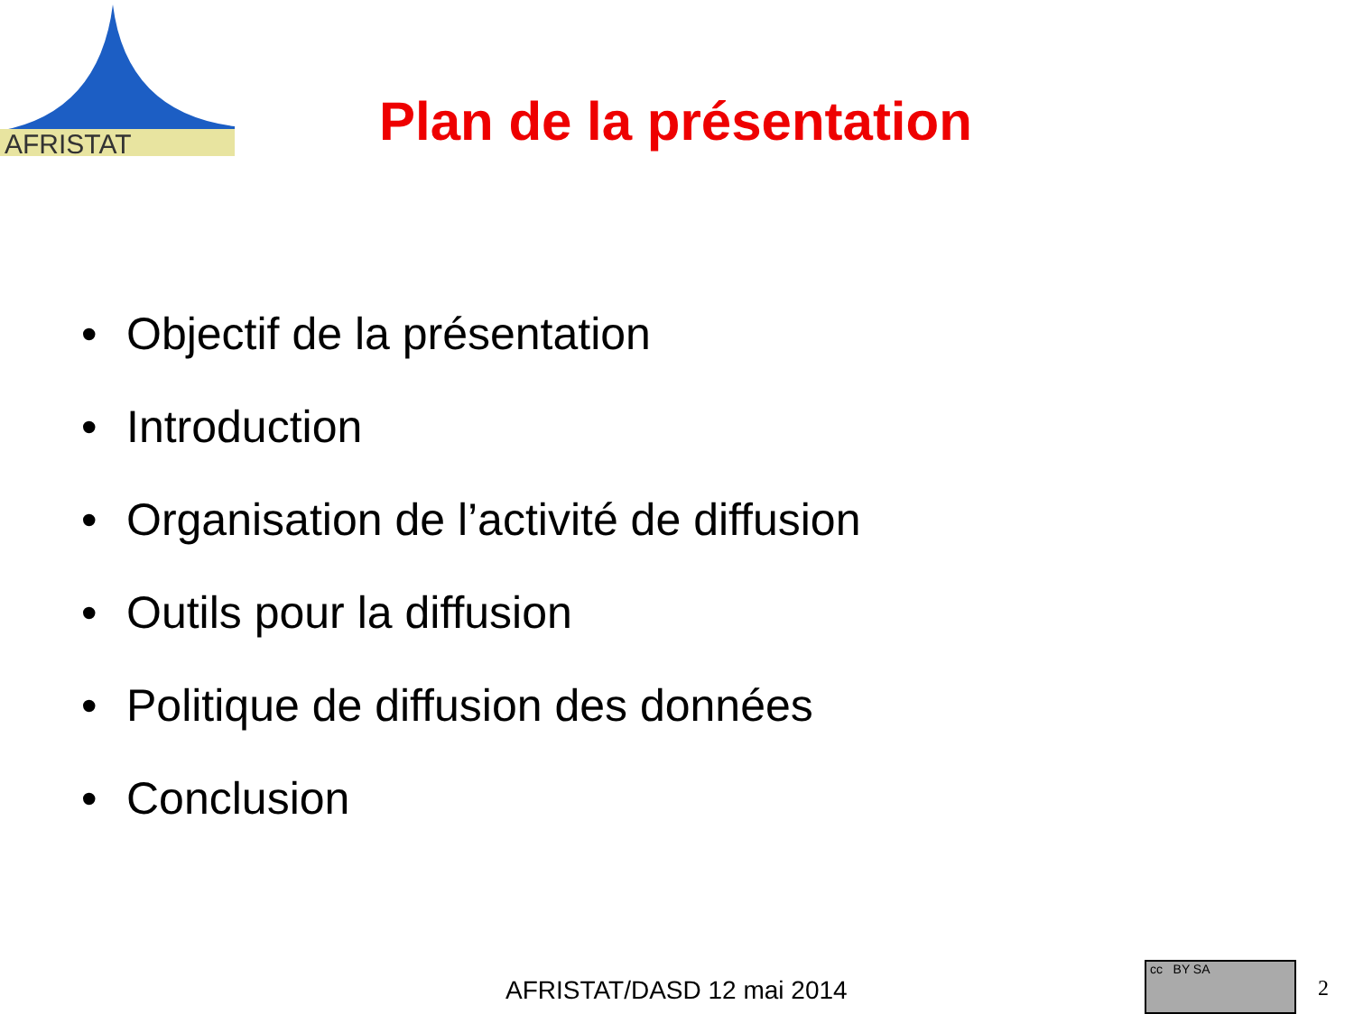AFRISTAT
Plan de la présentation
• Objectif de la présentation
• Introduction
• Organisation de l’activité de diffusion
• Outils pour la diffusion
• Politique de diffusion des données
• Conclusion
AFRISTAT/DASD 12 mai 2014
cc BY SA
2